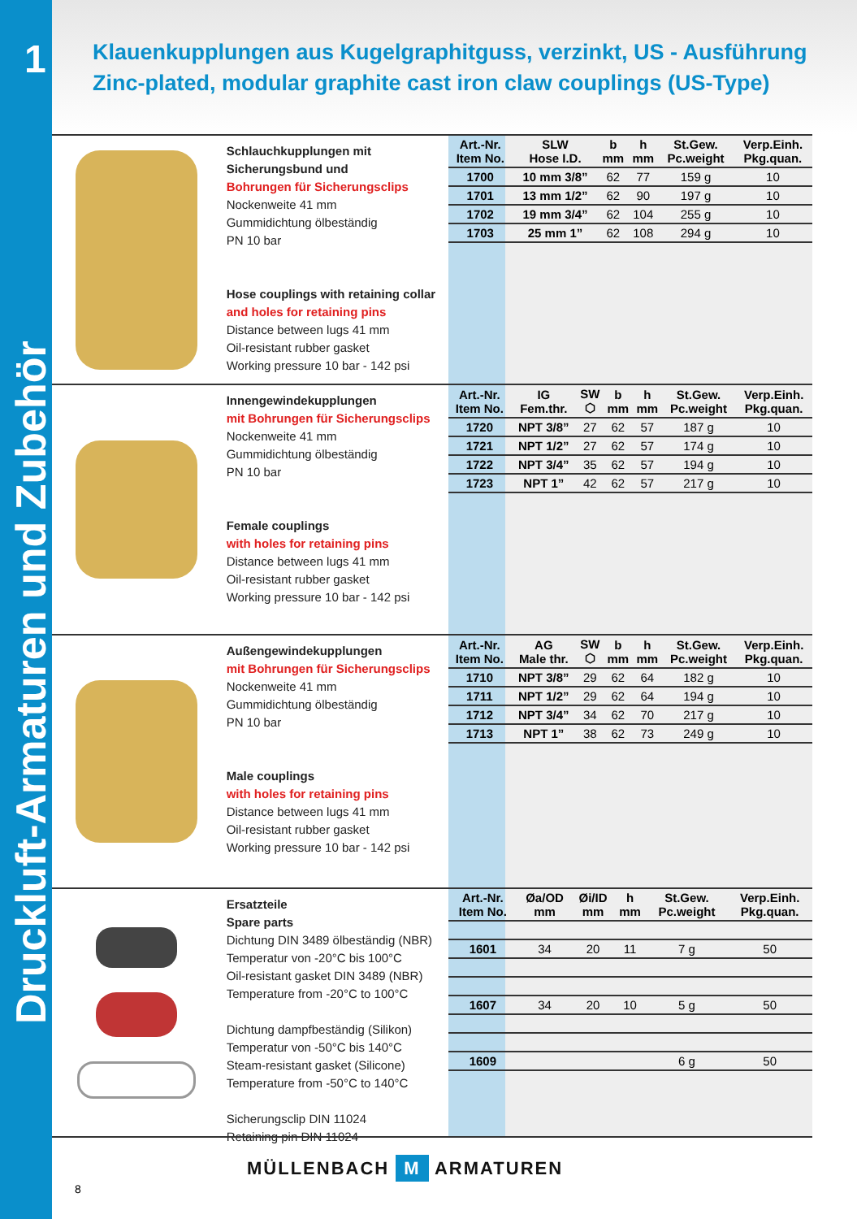1
Druckluft-Armaturen und Zubehör
Klauenkupplungen aus Kugelgraphitguss, verzinkt, US - Ausführung
Zinc-plated, modular graphite cast iron claw couplings (US-Type)
Schlauchkupplungen mit Sicherungsbund und
Bohrungen für Sicherungsclips
Nockenweite 41 mm
Gummidichtung ölbeständig
PN 10 bar
Hose couplings with retaining collar
and holes for retaining pins
Distance between lugs 41 mm
Oil-resistant rubber gasket
Working pressure 10 bar - 142 psi
| Art.-Nr. Item No. | SLW Hose I.D. | b mm | h mm | St.Gew. Pc.weight | Verp.Einh. Pkg.quan. |
| --- | --- | --- | --- | --- | --- |
| 1700 | 10 mm 3/8” | 62 | 77 | 159 g | 10 |
| 1701 | 13 mm 1/2” | 62 | 90 | 197 g | 10 |
| 1702 | 19 mm 3/4” | 62 | 104 | 255 g | 10 |
| 1703 | 25 mm 1” | 62 | 108 | 294 g | 10 |
Innengewindekupplungen
mit Bohrungen für Sicherungsclips
Nockenweite 41 mm
Gummidichtung ölbeständig
PN 10 bar
Female couplings
with holes for retaining pins
Distance between lugs 41 mm
Oil-resistant rubber gasket
Working pressure 10 bar - 142 psi
| Art.-Nr. Item No. | IG Fem.thr. | SW ⬡ | b mm | h mm | St.Gew. Pc.weight | Verp.Einh. Pkg.quan. |
| --- | --- | --- | --- | --- | --- | --- |
| 1720 | NPT 3/8” | 27 | 62 | 57 | 187 g | 10 |
| 1721 | NPT 1/2” | 27 | 62 | 57 | 174 g | 10 |
| 1722 | NPT 3/4” | 35 | 62 | 57 | 194 g | 10 |
| 1723 | NPT 1” | 42 | 62 | 57 | 217 g | 10 |
Außengewindekupplungen
mit Bohrungen für Sicherungsclips
Nockenweite 41 mm
Gummidichtung ölbeständig
PN 10 bar
Male couplings
with holes for retaining pins
Distance between lugs 41 mm
Oil-resistant rubber gasket
Working pressure 10 bar - 142 psi
| Art.-Nr. Item No. | AG Male thr. | SW ⬡ | b mm | h mm | St.Gew. Pc.weight | Verp.Einh. Pkg.quan. |
| --- | --- | --- | --- | --- | --- | --- |
| 1710 | NPT 3/8” | 29 | 62 | 64 | 182 g | 10 |
| 1711 | NPT 1/2” | 29 | 62 | 64 | 194 g | 10 |
| 1712 | NPT 3/4” | 34 | 62 | 70 | 217 g | 10 |
| 1713 | NPT 1” | 38 | 62 | 73 | 249 g | 10 |
Ersatzteile
Spare parts
Dichtung DIN 3489 ölbeständig (NBR)
Temperatur von -20°C bis 100°C
Oil-resistant gasket DIN 3489 (NBR)
Temperature from -20°C to 100°C
Dichtung dampfbeständig (Silikon)
Temperatur von -50°C bis 140°C
Steam-resistant gasket (Silicone)
Temperature from -50°C to 140°C
Sicherungsclip DIN 11024
Retaining pin DIN 11024
| Art.-Nr. Item No. | Øa/OD mm | Øi/ID mm | h mm | St.Gew. Pc.weight | Verp.Einh. Pkg.quan. |
| --- | --- | --- | --- | --- | --- |
| 1601 | 34 | 20 | 11 | 7 g | 50 |
| 1607 | 34 | 20 | 10 | 5 g | 50 |
| 1609 | | | | 6 g | 50 |
8
MÜLLENBACH M ARMATUREN